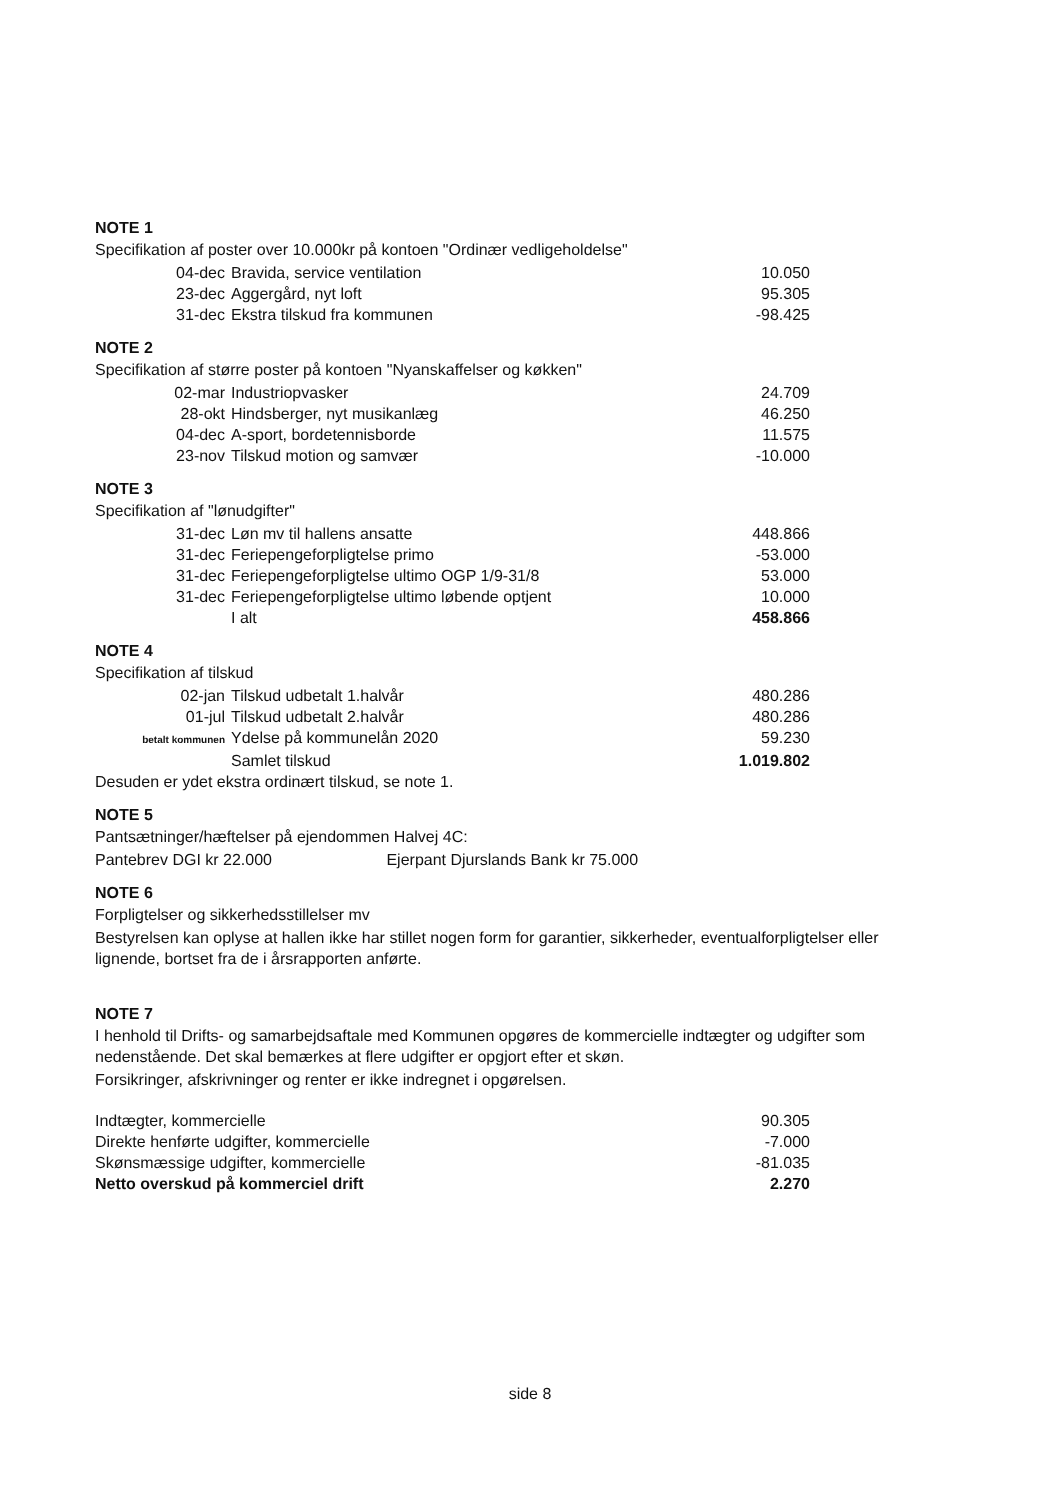NOTE 1
Specifikation af poster over 10.000kr på kontoen "Ordinær vedligeholdelse"
| 04-dec | Bravida, service ventilation | 10.050 |
| 23-dec | Aggergård, nyt loft | 95.305 |
| 31-dec | Ekstra tilskud fra kommunen | -98.425 |
NOTE 2
Specifikation af større poster på kontoen "Nyanskaffelser og køkken"
| 02-mar | Industriopvasker | 24.709 |
| 28-okt | Hindsberger, nyt musikanlæg | 46.250 |
| 04-dec | A-sport, bordetennisborde | 11.575 |
| 23-nov | Tilskud motion og samvær | -10.000 |
NOTE 3
Specifikation af "lønudgifter"
| 31-dec | Løn mv til hallens ansatte | 448.866 |
| 31-dec | Feriepengeforpligtelse primo | -53.000 |
| 31-dec | Feriepengeforpligtelse ultimo OGP 1/9-31/8 | 53.000 |
| 31-dec | Feriepengeforpligtelse ultimo løbende optjent | 10.000 |
| | I alt | 458.866 |
NOTE 4
Specifikation af tilskud
| 02-jan | Tilskud udbetalt 1.halvår | 480.286 |
| 01-jul | Tilskud udbetalt 2.halvår | 480.286 |
| betalt kommunen | Ydelse på kommunelån 2020 | 59.230 |
| | Samlet tilskud | 1.019.802 |
Desuden er ydet ekstra ordinært tilskud, se note 1.
NOTE 5
Pantsætninger/hæftelser på ejendommen Halvej 4C:
Pantebrev DGI kr 22.000 Ejerpant Djurslands Bank kr 75.000
NOTE 6
Forpligtelser og sikkerhedsstillelser mv
Bestyrelsen kan oplyse at hallen ikke har stillet nogen form for garantier, sikkerheder, eventualforpligtelser eller lignende, bortset fra de i årsrapporten anførte.
NOTE 7
I henhold til Drifts- og samarbejdsaftale med Kommunen opgøres de kommercielle indtægter og udgifter som nedenstående. Det skal bemærkes at flere udgifter er opgjort efter et skøn.
Forsikringer, afskrivninger og renter er ikke indregnet i opgørelsen.
| Indtægter, kommercielle | 90.305 |
| Direkte henførte udgifter, kommercielle | -7.000 |
| Skønsmæssige udgifter, kommercielle | -81.035 |
| Netto overskud på kommerciel drift | 2.270 |
side 8